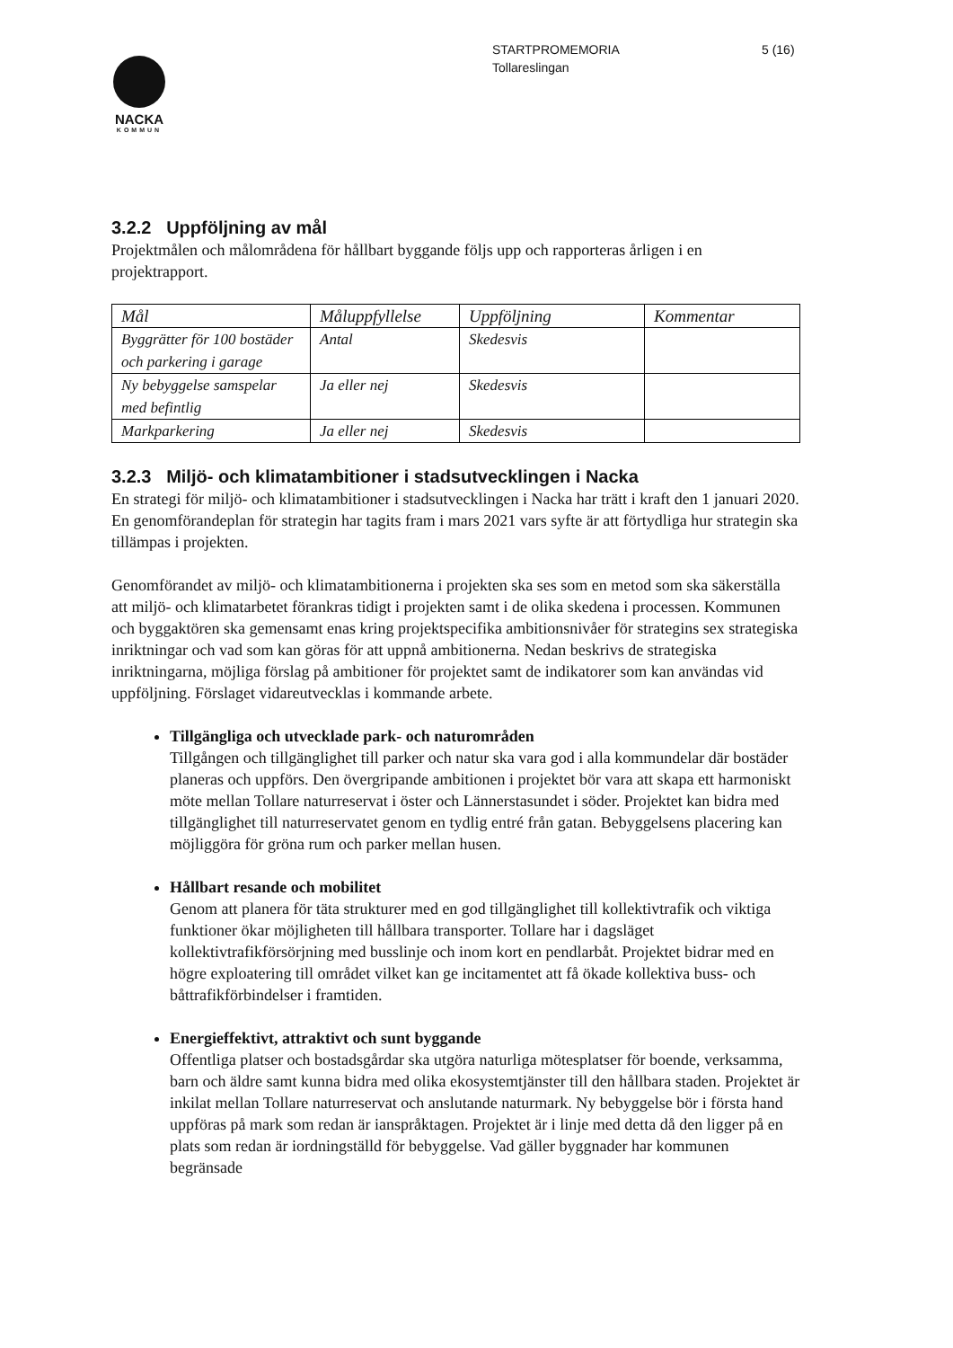STARTPROMEMORIA
Tollareslingan
5 (16)
NACKA
KOMMUN
3.2.2 Uppföljning av mål
Projektmålen och målområdena för hållbart byggande följs upp och rapporteras årligen i en projektrapport.
| Mål | Måluppfyllelse | Uppföljning | Kommentar |
| --- | --- | --- | --- |
| Byggrätter för 100 bostäder och parkering i garage | Antal | Skedesvis | |
| Ny bebyggelse samspelar med befintlig | Ja eller nej | Skedesvis | |
| Markparkering | Ja eller nej | Skedesvis | |
3.2.3 Miljö- och klimatambitioner i stadsutvecklingen i Nacka
En strategi för miljö- och klimatambitioner i stadsutvecklingen i Nacka har trätt i kraft den 1 januari 2020. En genomförandeplan för strategin har tagits fram i mars 2021 vars syfte är att förtydliga hur strategin ska tillämpas i projekten.
Genomförandet av miljö- och klimatambitionerna i projekten ska ses som en metod som ska säkerställa att miljö- och klimatarbetet förankras tidigt i projekten samt i de olika skedena i processen. Kommunen och byggaktören ska gemensamt enas kring projektspecifika ambitionsnivåer för strategins sex strategiska inriktningar och vad som kan göras för att uppnå ambitionerna. Nedan beskrivs de strategiska inriktningarna, möjliga förslag på ambitioner för projektet samt de indikatorer som kan användas vid uppföljning. Förslaget vidareutvecklas i kommande arbete.
Tillgängliga och utvecklade park- och naturområden
Tillgången och tillgänglighet till parker och natur ska vara god i alla kommundelar där bostäder planeras och uppförs. Den övergripande ambitionen i projektet bör vara att skapa ett harmoniskt möte mellan Tollare naturreservat i öster och Lännerstasundet i söder. Projektet kan bidra med tillgänglighet till naturreservatet genom en tydlig entré från gatan. Bebyggelsens placering kan möjliggöra för gröna rum och parker mellan husen.
Hållbart resande och mobilitet
Genom att planera för täta strukturer med en god tillgänglighet till kollektivtrafik och viktiga funktioner ökar möjligheten till hållbara transporter. Tollare har i dagsläget kollektivtrafikförsörjning med busslinje och inom kort en pendlarbåt. Projektet bidrar med en högre exploatering till området vilket kan ge incitamentet att få ökade kollektiva buss- och båttrafikförbindelser i framtiden.
Energieffektivt, attraktivt och sunt byggande
Offentliga platser och bostadsgårdar ska utgöra naturliga mötesplatser för boende, verksamma, barn och äldre samt kunna bidra med olika ekosystemtjänster till den hållbara staden. Projektet är inkilat mellan Tollare naturreservat och anslutande naturmark. Ny bebyggelse bör i första hand uppföras på mark som redan är ianspråktagen. Projektet är i linje med detta då den ligger på en plats som redan är iordningställd för bebyggelse. Vad gäller byggnader har kommunen begränsade